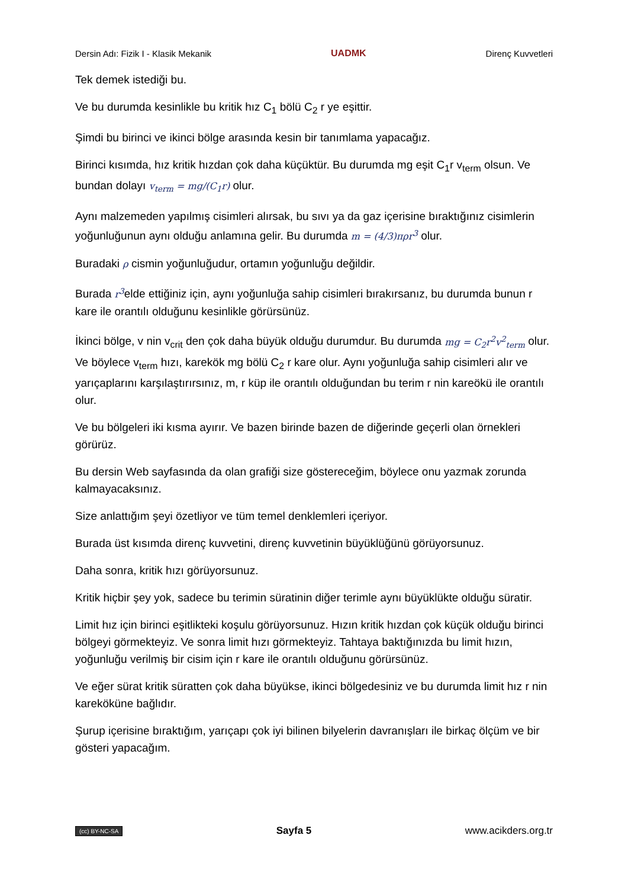Dersin Adı: Fizik I - Klasik Mekanik UADMK Direnç Kuvvetleri
Tek demek istediği bu.
Ve bu durumda kesinlikle bu kritik hız C<sub>1</sub> bölü C<sub>2</sub> r ye eşittir.
Şimdi bu birinci ve ikinci bölge arasında kesin bir tanımlama yapacağız.
Birinci kısımda, hız kritik hızdan çok daha küçüktür. Bu durumda mg eşit C<sub>1</sub>r v<sub>term</sub> olsun. Ve bundan dolayı v<sub>term</sub> = mg/(C<sub>1</sub>r) olur.
Aynı malzemeden yapılmış cisimleri alırsak, bu sıvı ya da gaz içerisine bıraktığınız cisimlerin yoğunluğunun aynı olduğu anlamına gelir. Bu durumda m = (4/3)πρr<sup>3</sup> olur.
Buradaki ρ cismin yoğunluğudur, ortamın yoğunluğu değildir.
Burada r<sup>3</sup>elde ettiğiniz için, aynı yoğunluğa sahip cisimleri bırakırsanız, bu durumda bunun r kare ile orantılı olduğunu kesinlikle görürsünüz.
İkinci bölge, v nin v<sub>crit</sub> den çok daha büyük olduğu durumdur. Bu durumda mg = C<sub>2</sub>r<sup>2</sup>v<sup>2</sup><sub>term</sub> olur. Ve böylece v<sub>term</sub> hızı, karekök mg bölü C<sub>2</sub> r kare olur. Aynı yoğunluğa sahip cisimleri alır ve yarıçaplarını karşılaştırırsınız, m, r küp ile orantılı olduğundan bu terim r nin kareökü ile orantılı olur.
Ve bu bölgeleri iki kısma ayırır. Ve bazen birinde bazen de diğerinde geçerli olan örnekleri görürüz.
Bu dersin Web sayfasında da olan grafiği size göstereceğim, böylece onu yazmak zorunda kalmayacaksınız.
Size anlattığım şeyi özetliyor ve tüm temel denklemleri içeriyor.
Burada üst kısımda direnç kuvvetini, direnç kuvvetinin büyüklüğünü görüyorsunuz.
Daha sonra, kritik hızı görüyorsunuz.
Kritik hiçbir şey yok, sadece bu terimin süratinin diğer terimle aynı büyüklükte olduğu süratir.
Limit hız için birinci eşitlikteki koşulu görüyorsunuz. Hızın kritik hızdan çok küçük olduğu birinci bölgeyi görmekteyiz. Ve sonra limit hızı görmekteyiz. Tahtaya baktığınızda bu limit hızın, yoğunluğu verilmiş bir cisim için r kare ile orantılı olduğunu görürsünüz.
Ve eğer sürat kritik süratten çok daha büyükse, ikinci bölgedesiniz ve bu durumda limit hız r nin kareköküne bağlıdır.
Şurup içerisine bıraktığım, yarıçapı çok iyi bilinen bilyelerin davranışları ile birkaç ölçüm ve bir gösteri yapacağım.
(cc) BY-NC-SA Sayfa 5 www.acikders.org.tr